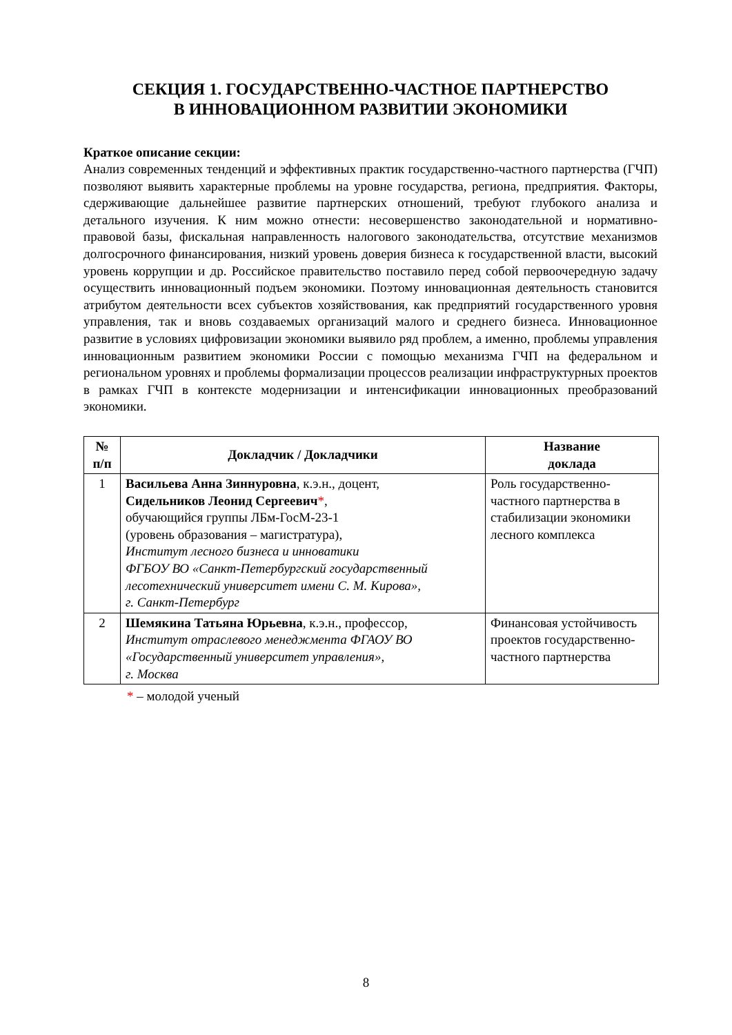СЕКЦИЯ 1. ГОСУДАРСТВЕННО-ЧАСТНОЕ ПАРТНЕРСТВО
В ИННОВАЦИОННОМ РАЗВИТИИ ЭКОНОМИКИ
Краткое описание секции:
Анализ современных тенденций и эффективных практик государственно-частного партнерства (ГЧП) позволяют выявить характерные проблемы на уровне государства, региона, предприятия. Факторы, сдерживающие дальнейшее развитие партнерских отношений, требуют глубокого анализа и детального изучения. К ним можно отнести: несовершенство законодательной и нормативно-правовой базы, фискальная направленность налогового законодательства, отсутствие механизмов долгосрочного финансирования, низкий уровень доверия бизнеса к государственной власти, высокий уровень коррупции и др. Российское правительство поставило перед собой первоочередную задачу осуществить инновационный подъем экономики. Поэтому инновационная деятельность становится атрибутом деятельности всех субъектов хозяйствования, как предприятий государственного уровня управления, так и вновь создаваемых организаций малого и среднего бизнеса. Инновационное развитие в условиях цифровизации экономики выявило ряд проблем, а именно, проблемы управления инновационным развитием экономики России с помощью механизма ГЧП на федеральном и региональном уровнях и проблемы формализации процессов реализации инфраструктурных проектов в рамках ГЧП в контексте модернизации и интенсификации инновационных преобразований экономики.
| № п/п | Докладчик / Докладчики | Название доклада |
| --- | --- | --- |
| 1 | Васильева Анна Зиннуровна , к.э.н., доцент, Сидельников Леонид Сергеевич * , обучающийся группы ЛБм-ГосМ-23-1 (уровень образования – магистратура), Институт лесного бизнеса и инноватики ФГБОУ ВО «Санкт-Петербургский государственный лесотехнический университет имени С. М. Кирова», г. Санкт-Петербург | Роль государственно-частного партнерства в стабилизации экономики лесного комплекса |
| 2 | Шемякина Татьяна Юрьевна , к.э.н., профессор, Институт отраслевого менеджмента ФГАОУ ВО «Государственный университет управления», г. Москва | Финансовая устойчивость проектов государственно-частного партнерства |
* – молодой ученый
8